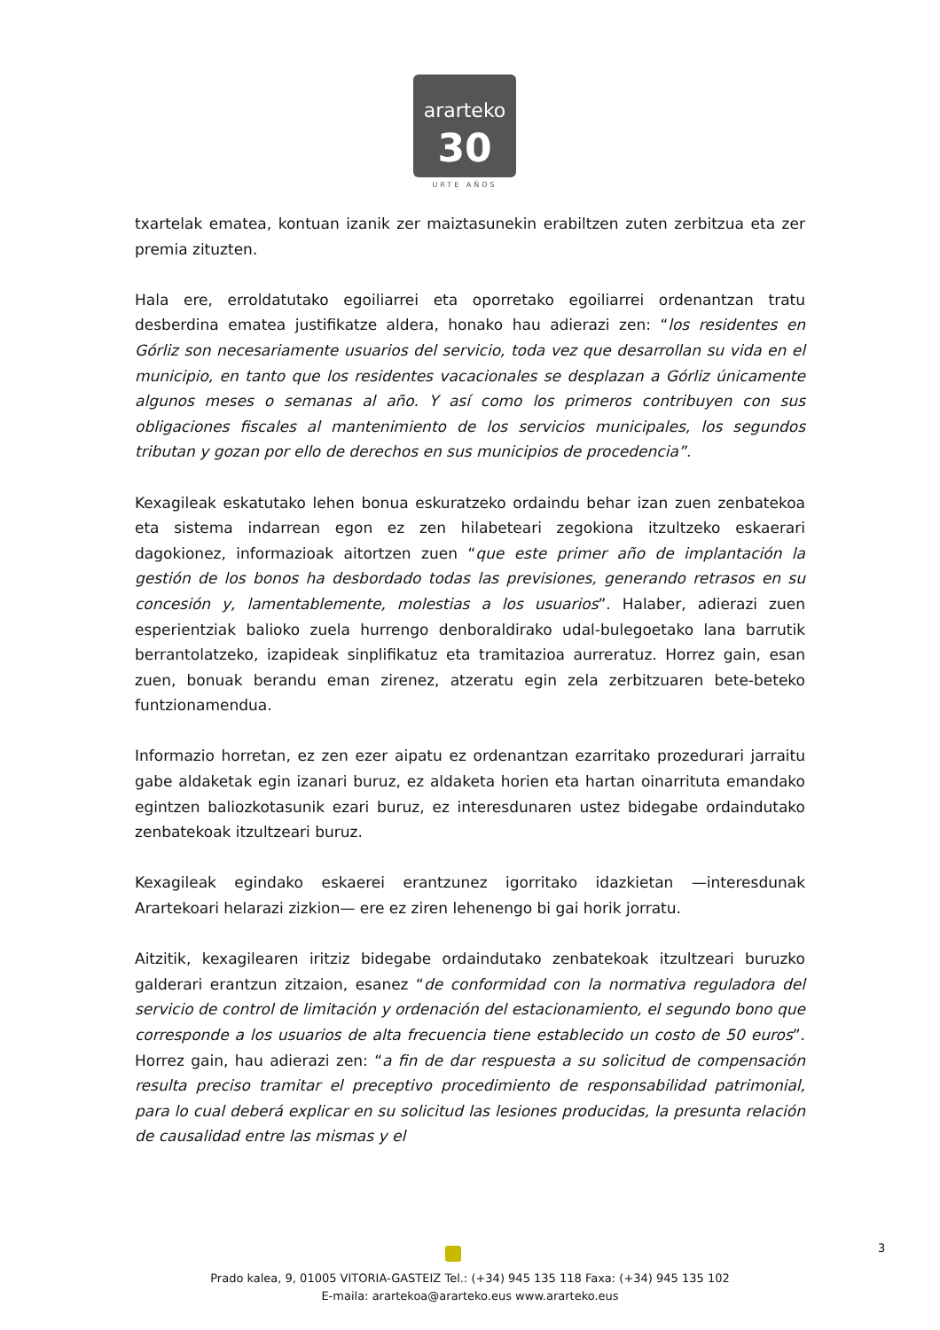ararteko
30
URTE AÑOS
txartelak ematea, kontuan izanik zer maiztasunekin erabiltzen zuten zerbitzua eta zer premia zituzten.
Hala ere, erroldatutako egoiliarrei eta oporretako egoiliarrei ordenantzan tratu desberdina ematea justifikatze aldera, honako hau adierazi zen: “los residentes en Górliz son necesariamente usuarios del servicio, toda vez que desarrollan su vida en el municipio, en tanto que los residentes vacacionales se desplazan a Górliz únicamente algunos meses o semanas al año. Y así como los primeros contribuyen con sus obligaciones fiscales al mantenimiento de los servicios municipales, los segundos tributan y gozan por ello de derechos en sus municipios de procedencia”.
Kexagileak eskatutako lehen bonua eskuratzeko ordaindu behar izan zuen zenbatekoa eta sistema indarrean egon ez zen hilabeteari zegokiona itzultzeko eskaerari dagokionez, informazioak aitortzen zuen “que este primer año de implantación la gestión de los bonos ha desbordado todas las previsiones, generando retrasos en su concesión y, lamentablemente, molestias a los usuarios”. Halaber, adierazi zuen esperientziak balioko zuela hurrengo denboraldirako udal-bulegoetako lana barrutik berrantolatzeko, izapideak sinplifikatuz eta tramitazioa aurreratuz. Horrez gain, esan zuen, bonuak berandu eman zirenez, atzeratu egin zela zerbitzuaren bete-beteko funtzionamendua.
Informazio horretan, ez zen ezer aipatu ez ordenantzan ezarritako prozedurari jarraitu gabe aldaketak egin izanari buruz, ez aldaketa horien eta hartan oinarrituta emandako egintzen baliozkotasunik ezari buruz, ez interesdunaren ustez bidegabe ordaindutako zenbatekoak itzultzeari buruz.
Kexagileak egindako eskaerei erantzunez igorritako idazkietan —interesdunak Arartekoari helarazi zizkion— ere ez ziren lehenengo bi gai horik jorratu.
Aitzitik, kexagilearen iritziz bidegabe ordaindutako zenbatekoak itzultzeari buruzko galderari erantzun zitzaion, esanez “de conformidad con la normativa reguladora del servicio de control de limitación y ordenación del estacionamiento, el segundo bono que corresponde a los usuarios de alta frecuencia tiene establecido un costo de 50 euros”. Horrez gain, hau adierazi zen: “a fin de dar respuesta a su solicitud de compensación resulta preciso tramitar el preceptivo procedimiento de responsabilidad patrimonial, para lo cual deberá explicar en su solicitud las lesiones producidas, la presunta relación de causalidad entre las mismas y el
3
Prado kalea, 9, 01005 VITORIA-GASTEIZ Tel.: (+34) 945 135 118 Faxa: (+34) 945 135 102
E-maila: arartekoa@ararteko.eus www.ararteko.eus